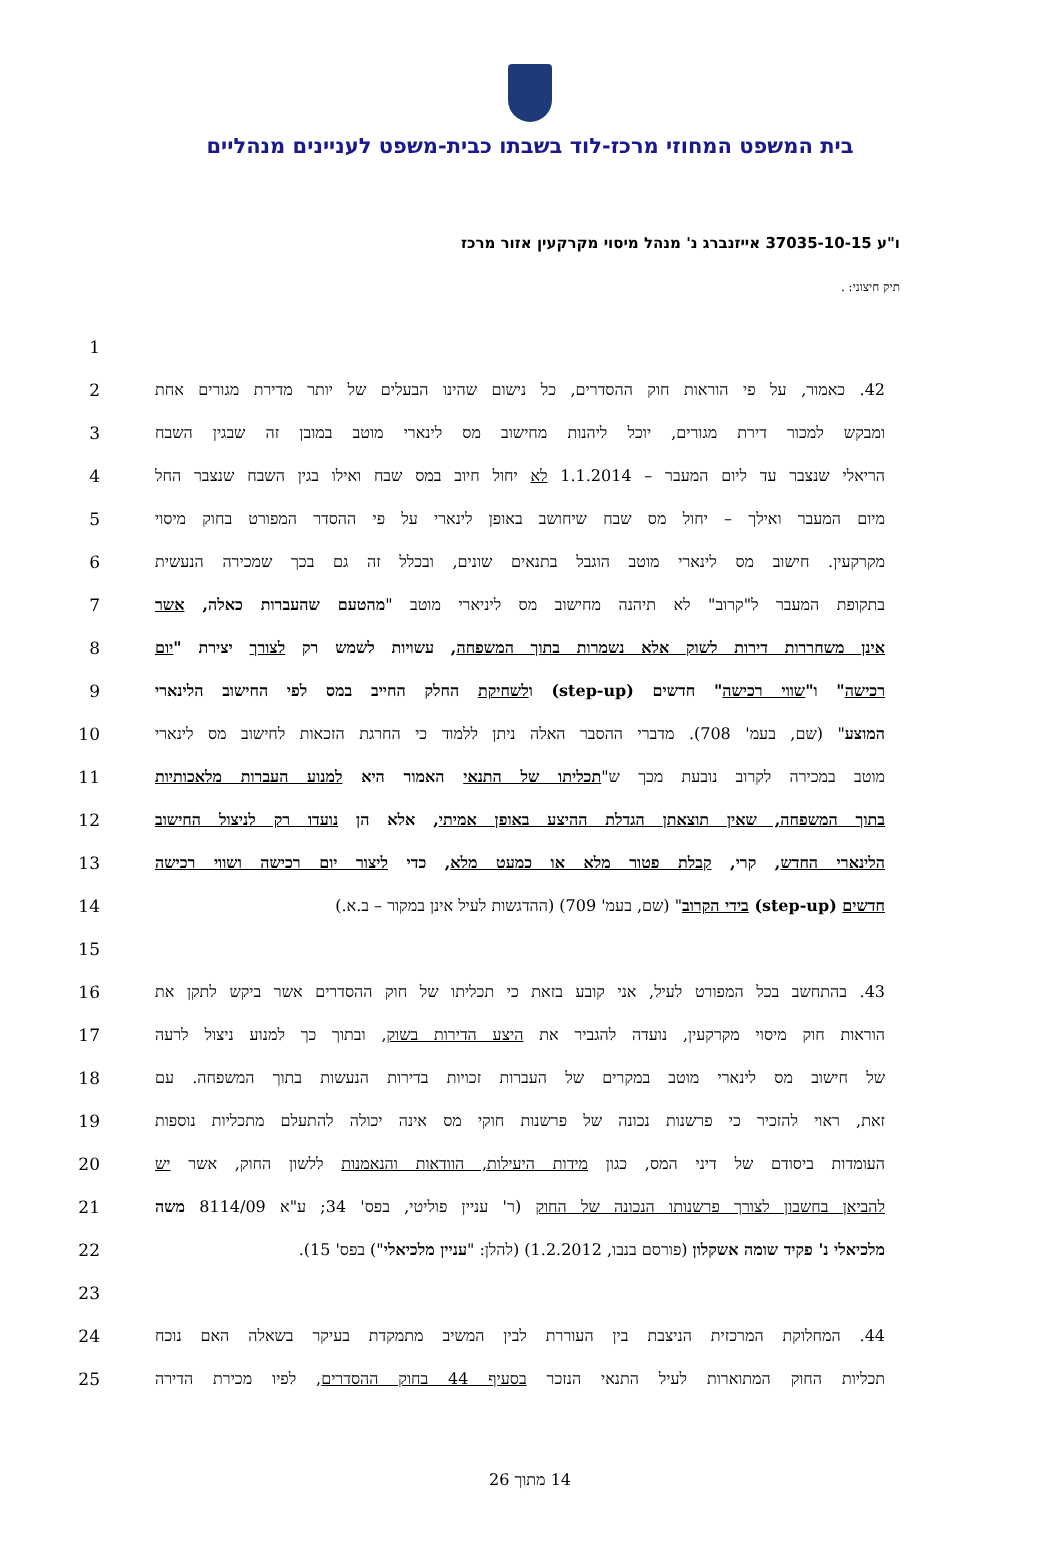בית המשפט המחוזי מרכז-לוד בשבתו כבית-משפט לעניינים מנהליים
ו"ע 37035-10-15 אייזנברג נ' מנהל מיסוי מקרקעין אזור מרכז
תיק חיצוני: .
1
2
42. כאמור, על פי הוראות חוק ההסדרים, כל נישום שהינו הבעלים של יותר מדירת מגורים אחת
3
ומבקש למכור דירת מגורים, יוכל ליהנות מחישוב מס לינארי מוטב במובן זה שבגין השבח
4
הריאלי שנצבר עד ליום המעבר – 1.1.2014 לא יחול חיוב במס שבח ואילו בגין השבח שנצבר החל
5
מיום המעבר ואילך – יחול מס שבח שיחושב באופן לינארי על פי ההסדר המפורט בחוק מיסוי
6
מקרקעין. חישוב מס לינארי מוטב הוגבל בתנאים שונים, ובכלל זה גם בכך שמכירה הנעשית
7
בתקופת המעבר ל"קרוב" לא תיהנה מחישוב מס ליניארי מוטב "מהטעם שהעברות כאלה, אשר
8
אינן משחררות דירות לשוק אלא נשמרות בתוך המשפחה, עשויות לשמש רק לצורך יצירת "יום
9
רכישה" ו"שווי רכישה" חדשים (step-up) ולשחיקת החלק החייב במס לפי החישוב הלינארי
10
המוצע" (שם, בעמ' 708). מדברי ההסבר האלה ניתן ללמוד כי החרגת הזכאות לחישוב מס לינארי
11
מוטב במכירה לקרוב נובעת מכך ש"תכליתו של התנאי האמור היא למנוע העברות מלאכותיות
12
בתוך המשפחה, שאין תוצאתן הגדלת ההיצע באופן אמיתי, אלא הן נועדו רק לניצול החישוב
13
הלינארי החדש, קרי, קבלת פטור מלא או כמעט מלא, כדי ליצור יום רכישה ושווי רכישה
14 חדשים (step-up) בידי הקרוב" (שם, בעמ' 709) (ההדגשות לעיל אינן במקור – ב.א.)
15
16
43. בהתחשב בכל המפורט לעיל, אני קובע בזאת כי תכליתו של חוק ההסדרים אשר ביקש לתקן את
17
הוראות חוק מיסוי מקרקעין, נועדה להגביר את היצע הדירות בשוק, ובתוך כך למנוע ניצול לרעה
18
של חישוב מס לינארי מוטב במקרים של העברות זכויות בדירות הנעשות בתוך המשפחה. עם
19
זאת, ראוי להזכיר כי פרשנות נכונה של פרשנות חוקי מס אינה יכולה להתעלם מתכליות נוספות
20
העומדות ביסודם של דיני המס, כגון מידות היעילות, הוודאות והנאמנות ללשון החוק, אשר יש
21
להביאן בחשבון לצורך פרשנותו הנכונה של החוק (ר' עניין פוליטי, בפס' 34; ע"א 8114/09 משה
22
מלכיאלי נ' פקיד שומה אשקלון (פורסם בנבו, 1.2.2012) (להלן: "עניין מלכיאלי") בפס' 15).
23
24 44. המחלוקת המרכזית הניצבת בין העוררת לבין המשיב מתמקדת בעיקר בשאלה האם נוכח
25
תכליות החוק המתוארות לעיל התנאי הנזכר בסעיף 44 בחוק ההסדרים, לפיו מכירת הדירה
14 מתוך 26